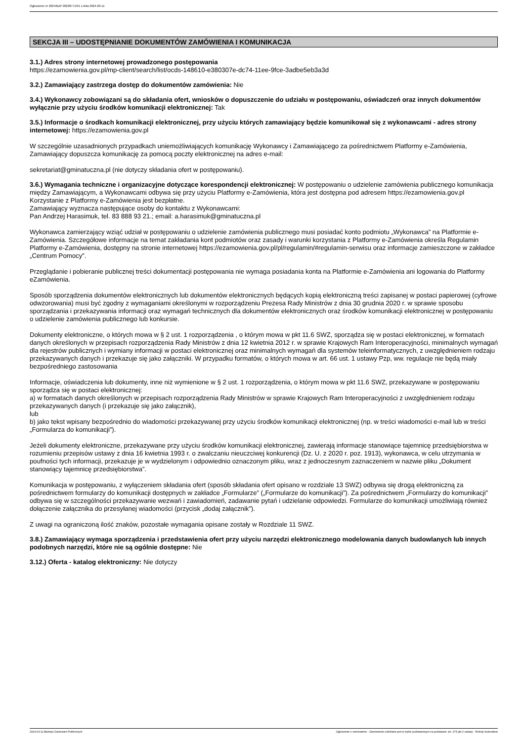Ogłoszenie nr 2024/BZP 00238771/01 z dnia 2024-03-11
SEKCJA III – UDOSTĘPNIANIE DOKUMENTÓW ZAMÓWIENIA I KOMUNIKACJA
3.1.) Adres strony internetowej prowadzonego postępowania
https://ezamowienia.gov.pl/mp-client/search/list/ocds-148610-e380307e-dc74-11ee-9fce-3adbe5eb3a3d
3.2.) Zamawiający zastrzega dostęp do dokumentów zamówienia: Nie
3.4.) Wykonawcy zobowiązani są do składania ofert, wniosków o dopuszczenie do udziału w postępowaniu, oświadczeń oraz innych dokumentów wyłącznie przy użyciu środków komunikacji elektronicznej: Tak
3.5.) Informacje o środkach komunikacji elektronicznej, przy użyciu których zamawiający będzie komunikował się z wykonawcami - adres strony internetowej: https://ezamowienia.gov.pl
W szczególnie uzasadnionych przypadkach uniemożliwiających komunikację Wykonawcy i Zamawiającego za pośrednictwem Platformy e-Zamówienia, Zamawiający dopuszcza komunikację za pomocą poczty elektronicznej na adres e-mail:
sekretariat@gminatuczna.pl (nie dotyczy składania ofert w postępowaniu).
3.6.) Wymagania techniczne i organizacyjne dotyczące korespondencji elektronicznej: W postępowaniu o udzielenie zamówienia publicznego komunikacja między Zamawiającym, a Wykonawcami odbywa się przy użyciu Platformy e-Zamówienia, która jest dostępna pod adresem https://ezamowienia.gov.pl
Korzystanie z Platformy e-Zamówienia jest bezpłatne.
Zamawiający wyznacza następujące osoby do kontaktu z Wykonawcami:
Pan Andrzej Harasimuk, tel. 83 888 93 21.; email: a.harasimuk@gminatuczna.pl
Wykonawca zamierzający wziąć udział w postępowaniu o udzielenie zamówienia publicznego musi posiadać konto podmiotu „Wykonawca” na Platformie e-Zamówienia. Szczegółowe informacje na temat zakładania kont podmiotów oraz zasady i warunki korzystania z Platformy e-Zamówienia określa Regulamin Platformy e-Zamówienia, dostępny na stronie internetowej https://ezamowienia.gov.pl/pl/regulamin/#regulamin-serwisu oraz informacje zamieszczone w zakładce „Centrum Pomocy”.
Przeglądanie i pobieranie publicznej treści dokumentacji postępowania nie wymaga posiadania konta na Platformie e-Zamówienia ani logowania do Platformy eZamówienia.
Sposób sporządzenia dokumentów elektronicznych lub dokumentów elektronicznych będących kopią elektroniczną treści zapisanej w postaci papierowej (cyfrowe odwzorowania) musi być zgodny z wymaganiami określonymi w rozporządzeniu Prezesa Rady Ministrów z dnia 30 grudnia 2020 r. w sprawie sposobu sporządzania i przekazywania informacji oraz wymagań technicznych dla dokumentów elektronicznych oraz środków komunikacji elektronicznej w postępowaniu o udzielenie zamówienia publicznego lub konkursie.
Dokumenty elektroniczne, o których mowa w § 2 ust. 1 rozporządzenia , o którym mowa w pkt 11.6 SWZ, sporządza się w postaci elektronicznej, w formatach danych określonych w przepisach rozporządzenia Rady Ministrów z dnia 12 kwietnia 2012 r. w sprawie Krajowych Ram Interoperacyjności, minimalnych wymagań dla rejestrów publicznych i wymiany informacji w postaci elektronicznej oraz minimalnych wymagań dla systemów teleinformatycznych, z uwzględnieniem rodzaju przekazywanych danych i przekazuje się jako załączniki. W przypadku formatów, o których mowa w art. 66 ust. 1 ustawy Pzp, ww. regulacje nie będą miały bezpośredniego zastosowania
Informacje, oświadczenia lub dokumenty, inne niż wymienione w § 2 ust. 1 rozporządzenia, o którym mowa w pkt 11.6 SWZ, przekazywane w postępowaniu sporządza się w postaci elektronicznej:
a) w formatach danych określonych w przepisach rozporządzenia Rady Ministrów w sprawie Krajowych Ram Interoperacyjności z uwzględnieniem rodzaju przekazywanych danych (i przekazuje się jako załącznik),
lub
b) jako tekst wpisany bezpośrednio do wiadomości przekazywanej przy użyciu środków komunikacji elektronicznej (np. w treści wiadomości e-mail lub w treści „Formularza do komunikacji”).
Jeżeli dokumenty elektroniczne, przekazywane przy użyciu środków komunikacji elektronicznej, zawierają informacje stanowiące tajemnicę przedsiębiorstwa w rozumieniu przepisów ustawy z dnia 16 kwietnia 1993 r. o zwalczaniu nieuczciwej konkurencji (Dz. U. z 2020 r. poz. 1913), wykonawca, w celu utrzymania w poufności tych informacji, przekazuje je w wydzielonym i odpowiednio oznaczonym pliku, wraz z jednoczesnym zaznaczeniem w nazwie pliku „Dokument stanowiący tajemnicę przedsiębiorstwa”.
Komunikacja w postępowaniu, z wyłączeniem składania ofert (sposób składania ofert opisano w rozdziale 13 SWZ) odbywa się drogą elektroniczną za pośrednictwem formularzy do komunikacji dostępnych w zakładce „Formularze” („Formularze do komunikacji”). Za pośrednictwem „Formularzy do komunikacji” odbywa się w szczególności przekazywanie wezwań i zawiadomień, zadawanie pytań i udzielanie odpowiedzi. Formularze do komunikacji umożliwiają również dołączenie załącznika do przesyłanej wiadomości (przycisk „dodaj załącznik”).
Z uwagi na ograniczoną ilość znaków, pozostałe wymagania opisane zostały w Rozdziale 11 SWZ.
3.8.) Zamawiający wymaga sporządzenia i przedstawienia ofert przy użyciu narzędzi elektronicznego modelowania danych budowlanych lub innych podobnych narzędzi, które nie są ogólnie dostępne: Nie
3.12.) Oferta - katalog elektroniczny: Nie dotyczy
2024-03-11 Biuletyn Zamówień Publicznych Ogłoszenie o zamówieniu - Zamówienie udzielane jest w trybie podstawowym na podstawie: art. 275 pkt 2 ustawy - Roboty budowlane